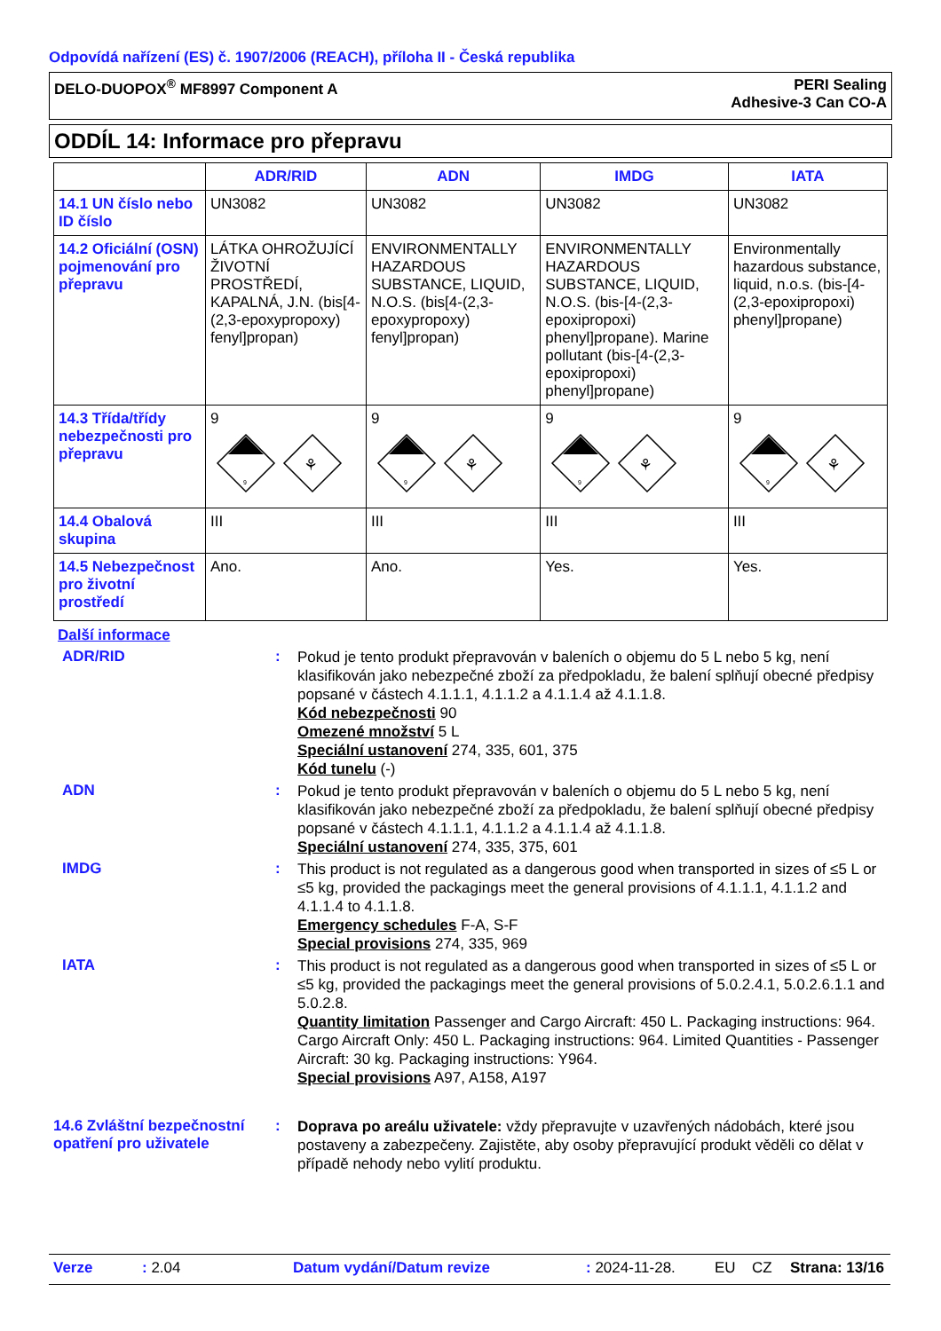Odpovídá nařízení (ES) č. 1907/2006 (REACH), příloha II - Česká republika
DELO-DUOPOX<sup>®</sup> MF8997 Component A PERI Sealing
Adhesive-3 Can CO-A
ODDÍL 14: Informace pro přepravu
| | ADR/RID | ADN | IMDG | IATA |
| --- | --- | --- | --- | --- |
| 14.1 UN číslo nebo ID číslo | UN3082 | UN3082 | UN3082 | UN3082 |
| 14.2 Oficiální (OSN) pojmenování pro přepravu | LÁTKA OHROŽUJÍCÍ ŽIVOTNÍ PROSTŘEDÍ, KAPALNÁ, J.N. (bis[4-(2,3-epoxypropoxy) fenyl]propan) | ENVIRONMENTALLY HAZARDOUS SUBSTANCE, LIQUID, N.O.S. (bis[4-(2,3-epoxypropoxy) fenyl]propan) | ENVIRONMENTALLY HAZARDOUS SUBSTANCE, LIQUID, N.O.S. (bis-[4-(2,3-epoxipropoxi) phenyl]propane). Marine pollutant (bis-[4-(2,3-epoxipropoxi) phenyl]propane) | Environmentally hazardous substance, liquid, n.o.s. (bis-[4-(2,3-epoxipropoxi) phenyl]propane) |
| 14.3 Třída/třídy nebezpečnosti pro přepravu | 9 9 ⚘ | 9 9 ⚘ | 9 9 ⚘ | 9 9 ⚘ |
| 14.4 Obalová skupina | III | III | III | III |
| 14.5 Nebezpečnost pro životní prostředí | Ano. | Ano. | Yes. | Yes. |
Další informace
ADR/RID :
Pokud je tento produkt přepravován v baleních o objemu do 5 L nebo 5 kg, není klasifikován jako nebezpečné zboží za předpokladu, že balení splňují obecné předpisy popsané v částech 4.1.1.1, 4.1.1.2 a 4.1.1.4 až 4.1.1.8.
Kód nebezpečnosti 90
Omezené množství 5 L
Speciální ustanovení 274, 335, 601, 375
Kód tunelu (-)
ADN :
Pokud je tento produkt přepravován v baleních o objemu do 5 L nebo 5 kg, není klasifikován jako nebezpečné zboží za předpokladu, že balení splňují obecné předpisy popsané v částech 4.1.1.1, 4.1.1.2 a 4.1.1.4 až 4.1.1.8.
Speciální ustanovení 274, 335, 375, 601
IMDG :
This product is not regulated as a dangerous good when transported in sizes of ≤5 L or ≤5 kg, provided the packagings meet the general provisions of 4.1.1.1, 4.1.1.2 and 4.1.1.4 to 4.1.1.8.
Emergency schedules F-A, S-F
Special provisions 274, 335, 969
IATA :
This product is not regulated as a dangerous good when transported in sizes of ≤5 L or ≤5 kg, provided the packagings meet the general provisions of 5.0.2.4.1, 5.0.2.6.1.1 and 5.0.2.8.
Quantity limitation Passenger and Cargo Aircraft: 450 L. Packaging instructions: 964. Cargo Aircraft Only: 450 L. Packaging instructions: 964. Limited Quantities - Passenger Aircraft: 30 kg. Packaging instructions: Y964.
Special provisions A97, A158, A197
14.6 Zvláštní bezpečnostní opatření pro uživatele
:
Doprava po areálu uživatele: vždy přepravujte v uzavřených nádobách, které jsou postaveny a zabezpečeny. Zajistěte, aby osoby přepravující produkt věděli co dělat v případě nehody nebo vylití produktu.
Verze: 2.04 Datum vydání/Datum revize: 2024-11-28. EU CZ Strana: 13/16